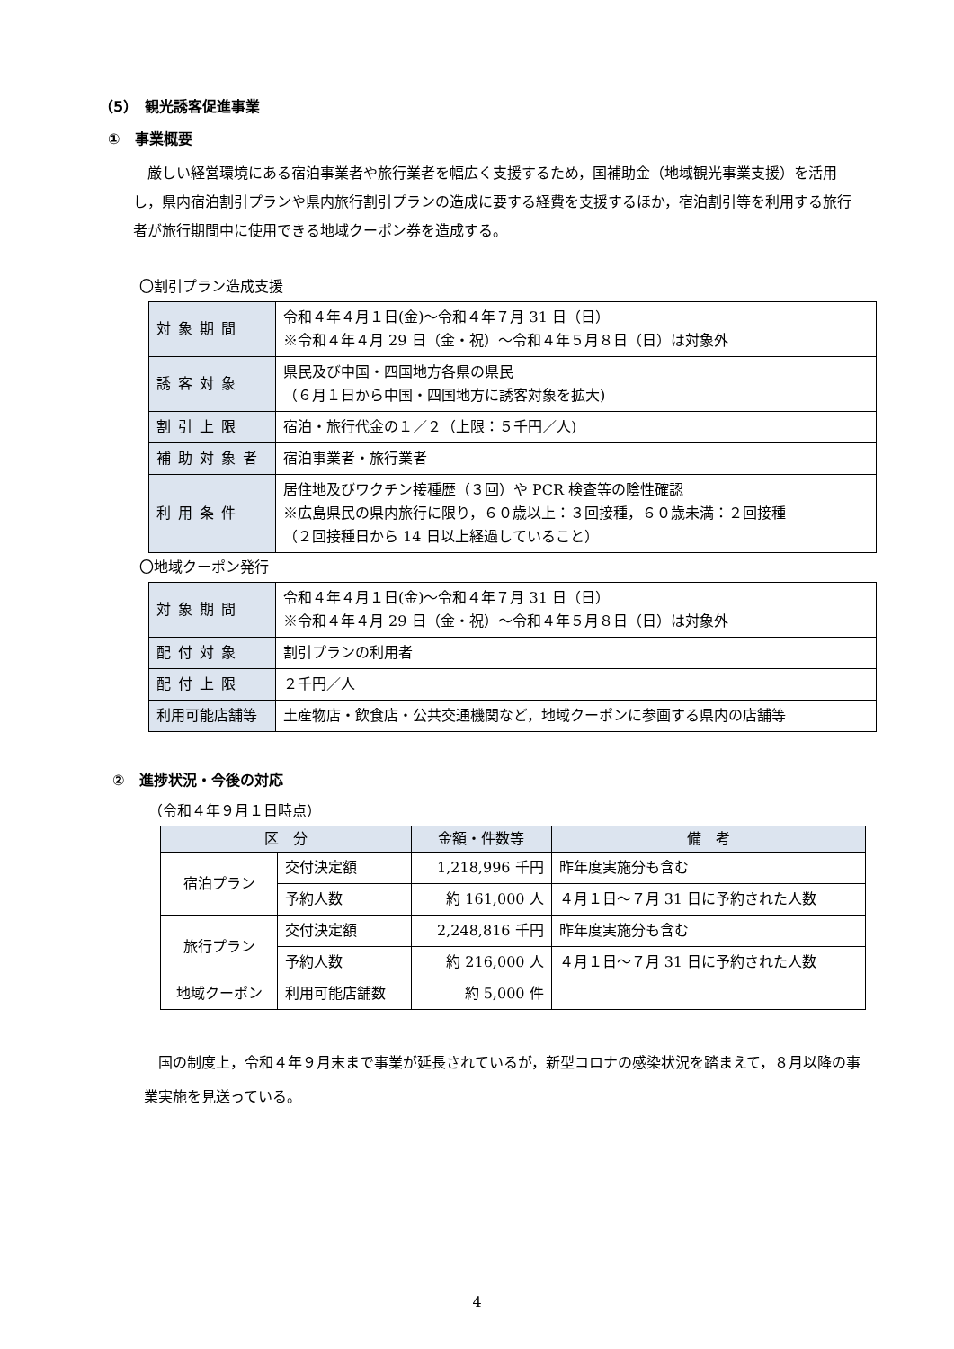（5）　観光誘客促進事業
①　事業概要
　厳しい経営環境にある宿泊事業者や旅行業者を幅広く支援するため，国補助金（地域観光事業支援）を活用し，県内宿泊割引プランや県内旅行割引プランの造成に要する経費を支援するほか，宿泊割引等を利用する旅行者が旅行期間中に使用できる地域クーポン券を造成する。
〇割引プラン造成支援
| 対象期間 | 令和４年４月１日(金)～令和４年７月 31 日（日） ※令和４年４月 29 日（金・祝）～令和４年５月８日（日）は対象外 |
| 誘客対象 | 県民及び中国・四国地方各県の県民 （６月１日から中国・四国地方に誘客対象を拡大) |
| 割引上限 | 宿泊・旅行代金の１／２（上限：５千円／人) |
| 補助対象者 | 宿泊事業者・旅行業者 |
| 利用条件 | 居住地及びワクチン接種歴（３回）や PCR 検査等の陰性確認 ※広島県民の県内旅行に限り，６０歳以上：３回接種，６０歳未満：２回接種 （２回接種日から 14 日以上経過していること） |
〇地域クーポン発行
| 対象期間 | 令和４年４月１日(金)～令和４年７月 31 日（日） ※令和４年４月 29 日（金・祝）～令和４年５月８日（日）は対象外 |
| 配付対象 | 割引プランの利用者 |
| 配付上限 | ２千円／人 |
| 利用可能店舗等 | 土産物店・飲食店・公共交通機関など，地域クーポンに参画する県内の店舗等 |
②　進捗状況・今後の対応
（令和４年９月１日時点）
| 区 分 | | 金額・件数等 | 備 考 |
| --- | --- | --- | --- |
| 宿泊プラン | 交付決定額 | 1,218,996 千円 | 昨年度実施分も含む |
| | 予約人数 | 約 161,000 人 | ４月１日～７月 31 日に予約された人数 |
| 旅行プラン | 交付決定額 | 2,248,816 千円 | 昨年度実施分も含む |
| | 予約人数 | 約 216,000 人 | ４月１日～７月 31 日に予約された人数 |
| 地域クーポン | 利用可能店舗数 | 約 5,000 件 | |
　国の制度上，令和４年９月末まで事業が延長されているが，新型コロナの感染状況を踏まえて，８月以降の事業実施を見送っている。
4